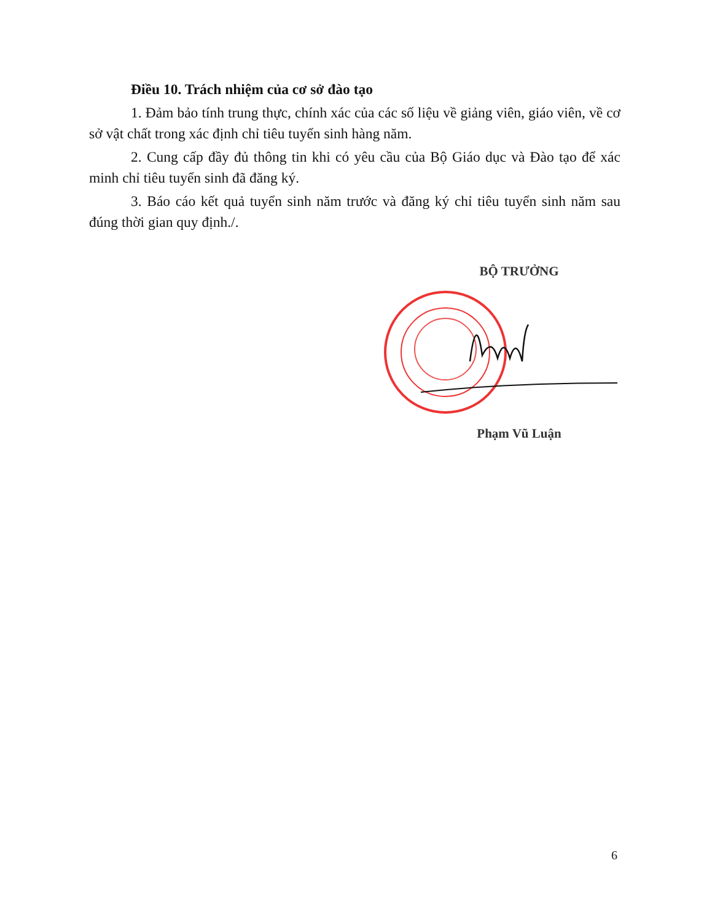Điều 10. Trách nhiệm của cơ sở đào tạo
1. Đảm bảo tính trung thực, chính xác của các số liệu về giảng viên, giáo viên, về cơ sở vật chất trong xác định chỉ tiêu tuyển sinh hàng năm.
2. Cung cấp đầy đủ thông tin khi có yêu cầu của Bộ Giáo dục và Đào tạo để xác minh chỉ tiêu tuyển sinh đã đăng ký.
3. Báo cáo kết quả tuyển sinh năm trước và đăng ký chỉ tiêu tuyển sinh năm sau đúng thời gian quy định./.
BỘ TRƯỞNG
Phạm Vũ Luận
6